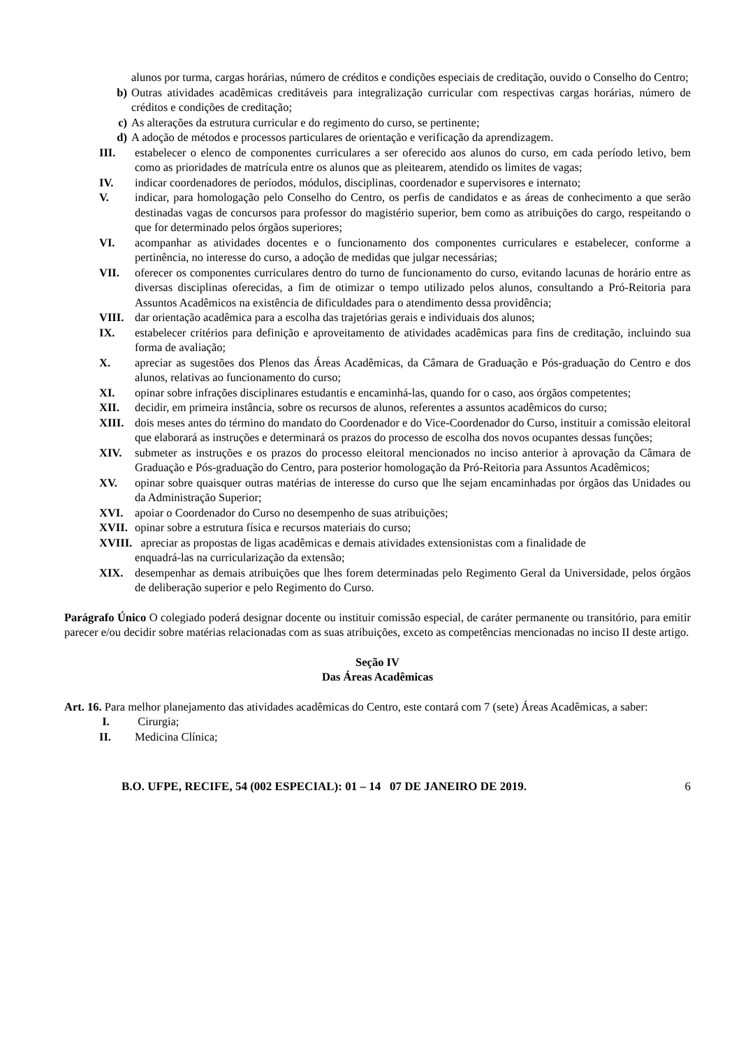alunos por turma, cargas horárias, número de créditos e condições especiais de creditação, ouvido o Conselho do Centro;
b) Outras atividades acadêmicas creditáveis para integralização curricular com respectivas cargas horárias, número de créditos e condições de creditação;
c) As alterações da estrutura curricular e do regimento do curso, se pertinente;
d) A adoção de métodos e processos particulares de orientação e verificação da aprendizagem.
III. estabelecer o elenco de componentes curriculares a ser oferecido aos alunos do curso, em cada período letivo, bem como as prioridades de matrícula entre os alunos que as pleitearem, atendido os limites de vagas;
IV. indicar coordenadores de períodos, módulos, disciplinas, coordenador e supervisores e internato;
V. indicar, para homologação pelo Conselho do Centro, os perfis de candidatos e as áreas de conhecimento a que serão destinadas vagas de concursos para professor do magistério superior, bem como as atribuições do cargo, respeitando o que for determinado pelos órgãos superiores;
VI. acompanhar as atividades docentes e o funcionamento dos componentes curriculares e estabelecer, conforme a pertinência, no interesse do curso, a adoção de medidas que julgar necessárias;
VII. oferecer os componentes curriculares dentro do turno de funcionamento do curso, evitando lacunas de horário entre as diversas disciplinas oferecidas, a fim de otimizar o tempo utilizado pelos alunos, consultando a Pró-Reitoria para Assuntos Acadêmicos na existência de dificuldades para o atendimento dessa providência;
VIII. dar orientação acadêmica para a escolha das trajetórias gerais e individuais dos alunos;
IX. estabelecer critérios para definição e aproveitamento de atividades acadêmicas para fins de creditação, incluindo sua forma de avaliação;
X. apreciar as sugestões dos Plenos das Áreas Acadêmicas, da Câmara de Graduação e Pós-graduação do Centro e dos alunos, relativas ao funcionamento do curso;
XI. opinar sobre infrações disciplinares estudantis e encaminhá-las, quando for o caso, aos órgãos competentes;
XII. decidir, em primeira instância, sobre os recursos de alunos, referentes a assuntos acadêmicos do curso;
XIII. dois meses antes do término do mandato do Coordenador e do Vice-Coordenador do Curso, instituir a comissão eleitoral que elaborará as instruções e determinará os prazos do processo de escolha dos novos ocupantes dessas funções;
XIV. submeter as instruções e os prazos do processo eleitoral mencionados no inciso anterior à aprovação da Câmara de Graduação e Pós-graduação do Centro, para posterior homologação da Pró-Reitoria para Assuntos Acadêmicos;
XV. opinar sobre quaisquer outras matérias de interesse do curso que lhe sejam encaminhadas por órgãos das Unidades ou da Administração Superior;
XVI. apoiar o Coordenador do Curso no desempenho de suas atribuições;
XVII. opinar sobre a estrutura física e recursos materiais do curso;
XVIII. apreciar as propostas de ligas acadêmicas e demais atividades extensionistas com a finalidade de
enquadrá-las na curricularização da extensão;
XIX. desempenhar as demais atribuições que lhes forem determinadas pelo Regimento Geral da Universidade, pelos órgãos de deliberação superior e pelo Regimento do Curso.
Parágrafo Único O colegiado poderá designar docente ou instituir comissão especial, de caráter permanente ou transitório, para emitir parecer e/ou decidir sobre matérias relacionadas com as suas atribuições, exceto as competências mencionadas no inciso II deste artigo.
Seção IV
Das Áreas Acadêmicas
Art. 16. Para melhor planejamento das atividades acadêmicas do Centro, este contará com 7 (sete) Áreas Acadêmicas, a saber:
I. Cirurgia;
II. Medicina Clínica;
B.O. UFPE, RECIFE, 54 (002 ESPECIAL): 01 – 14 07 DE JANEIRO DE 2019. 6